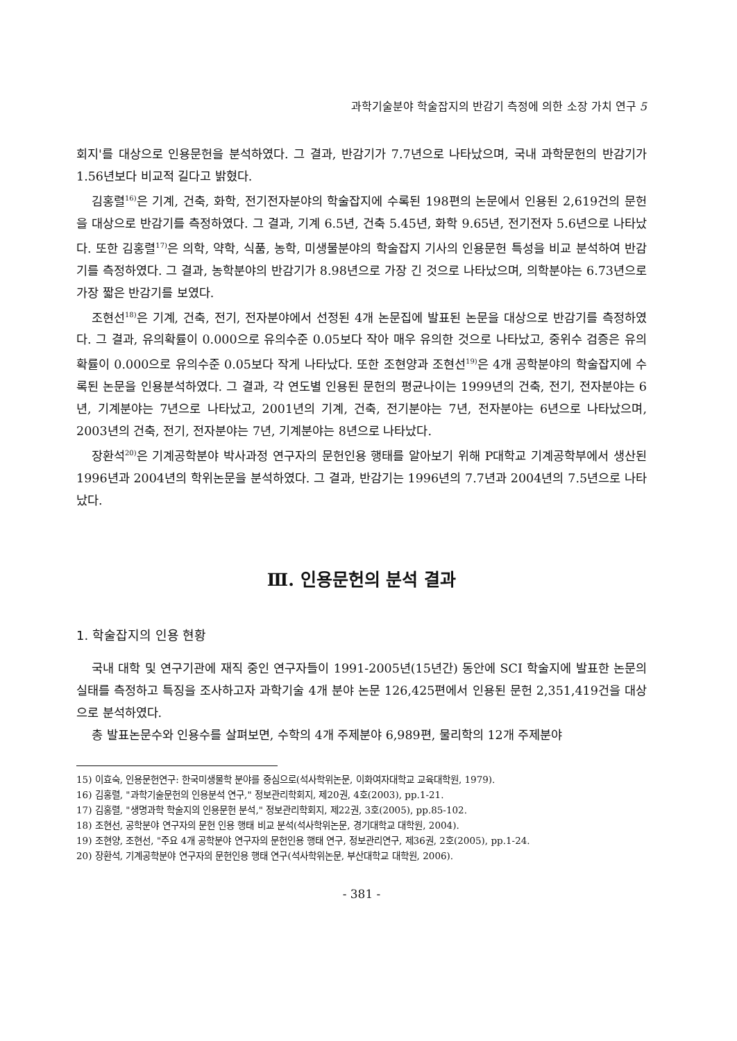과학기술분야 학술잡지의 반감기 측정에 의한 소장 가치 연구 5
회지'를 대상으로 인용문헌을 분석하였다. 그 결과, 반감기가 7.7년으로 나타났으며, 국내 과학문헌의 반감기가 1.56년보다 비교적 길다고 밝혔다.
김홍렬<sup>16)</sup>은 기계, 건축, 화학, 전기전자분야의 학술잡지에 수록된 198편의 논문에서 인용된 2,619건의 문헌을 대상으로 반감기를 측정하였다. 그 결과, 기계 6.5년, 건축 5.45년, 화학 9.65년, 전기전자 5.6년으로 나타났다. 또한 김홍렬<sup>17)</sup>은 의학, 약학, 식품, 농학, 미생물분야의 학술잡지 기사의 인용문헌 특성을 비교 분석하여 반감기를 측정하였다. 그 결과, 농학분야의 반감기가 8.98년으로 가장 긴 것으로 나타났으며, 의학분야는 6.73년으로 가장 짧은 반감기를 보였다.
조현선<sup>18)</sup>은 기계, 건축, 전기, 전자분야에서 선정된 4개 논문집에 발표된 논문을 대상으로 반감기를 측정하였다. 그 결과, 유의확률이 0.000으로 유의수준 0.05보다 작아 매우 유의한 것으로 나타났고, 중위수 검증은 유의확률이 0.000으로 유의수준 0.05보다 작게 나타났다. 또한 조현양과 조현선<sup>19)</sup>은 4개 공학분야의 학술잡지에 수록된 논문을 인용분석하였다. 그 결과, 각 연도별 인용된 문헌의 평균나이는 1999년의 건축, 전기, 전자분야는 6년, 기계분야는 7년으로 나타났고, 2001년의 기계, 건축, 전기분야는 7년, 전자분야는 6년으로 나타났으며, 2003년의 건축, 전기, 전자분야는 7년, 기계분야는 8년으로 나타났다.
장환석<sup>20)</sup>은 기계공학분야 박사과정 연구자의 문헌인용 행태를 알아보기 위해 P대학교 기계공학부에서 생산된 1996년과 2004년의 학위논문을 분석하였다. 그 결과, 반감기는 1996년의 7.7년과 2004년의 7.5년으로 나타났다.
Ⅲ. 인용문헌의 분석 결과
1. 학술잡지의 인용 현황
국내 대학 및 연구기관에 재직 중인 연구자들이 1991-2005년(15년간) 동안에 SCI 학술지에 발표한 논문의 실태를 측정하고 특징을 조사하고자 과학기술 4개 분야 논문 126,425편에서 인용된 문헌 2,351,419건을 대상으로 분석하였다.
총 발표논문수와 인용수를 살펴보면, 수학의 4개 주제분야 6,989편, 물리학의 12개 주제분야
15) 이효숙, 인용문헌연구: 한국미생물학 분야를 중심으로(석사학위논문, 이화여자대학교 교육대학원, 1979).
16) 김홍렬, "과학기술문헌의 인용분석 연구," 정보관리학회지, 제20권, 4호(2003), pp.1-21.
17) 김홍렬, "생명과학 학술지의 인용문헌 분석," 정보관리학회지, 제22권, 3호(2005), pp.85-102.
18) 조현선, 공학분야 연구자의 문헌 인용 행태 비교 분석(석사학위논문, 경기대학교 대학원, 2004).
19) 조현양, 조현선, "주요 4개 공학분야 연구자의 문헌인용 행태 연구, 정보관리연구, 제36권, 2호(2005), pp.1-24.
20) 장환석, 기계공학분야 연구자의 문헌인용 행태 연구(석사학위논문, 부산대학교 대학원, 2006).
- 381 -